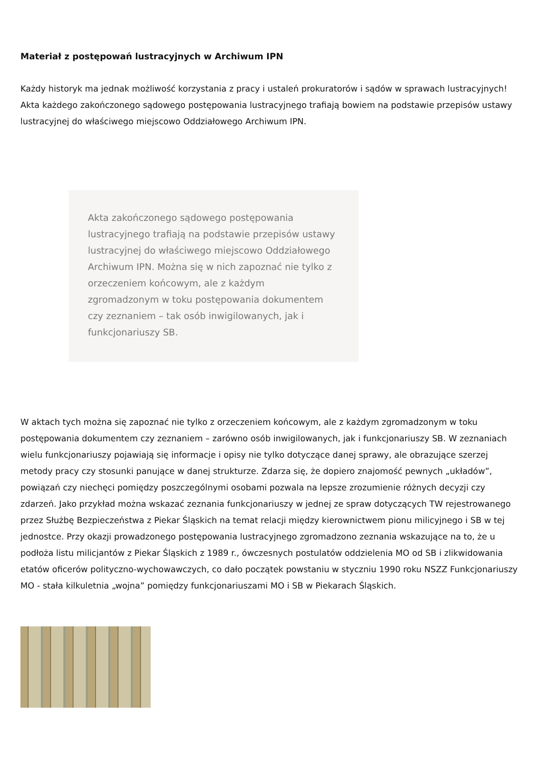Materiał z postępowań lustracyjnych w Archiwum IPN
Każdy historyk ma jednak możliwość korzystania z pracy i ustaleń prokuratorów i sądów w sprawach lustracyjnych! Akta każdego zakończonego sądowego postępowania lustracyjnego trafiają bowiem na podstawie przepisów ustawy lustracyjnej do właściwego miejscowo Oddziałowego Archiwum IPN.
Akta zakończonego sądowego postępowania lustracyjnego trafiają na podstawie przepisów ustawy lustracyjnej do właściwego miejscowo Oddziałowego Archiwum IPN. Można się w nich zapoznać nie tylko z orzeczeniem końcowym, ale z każdym zgromadzonym w toku postępowania dokumentem czy zeznaniem – tak osób inwigilowanych, jak i funkcjonariuszy SB.
W aktach tych można się zapoznać nie tylko z orzeczeniem końcowym, ale z każdym zgromadzonym w toku postępowania dokumentem czy zeznaniem – zarówno osób inwigilowanych, jak i funkcjonariuszy SB. W zeznaniach wielu funkcjonariuszy pojawiają się informacje i opisy nie tylko dotyczące danej sprawy, ale obrazujące szerzej metody pracy czy stosunki panujące w danej strukturze. Zdarza się, że dopiero znajomość pewnych „układów”, powiązań czy niechęci pomiędzy poszczególnymi osobami pozwala na lepsze zrozumienie różnych decyzji czy zdarzeń. Jako przykład można wskazać zeznania funkcjonariuszy w jednej ze spraw dotyczących TW rejestrowanego przez Służbę Bezpieczeństwa z Piekar Śląskich na temat relacji między kierownictwem pionu milicyjnego i SB w tej jednostce. Przy okazji prowadzonego postępowania lustracyjnego zgromadzono zeznania wskazujące na to, że u podłoża listu milicjantów z Piekar Śląskich z 1989 r., ówczesnych postulatów oddzielenia MO od SB i zlikwidowania etatów oficerów polityczno-wychowawczych, co dało początek powstaniu w styczniu 1990 roku NSZZ Funkcjonariuszy MO - stała kilkuletnia „wojna” pomiędzy funkcjonariuszami MO i SB w Piekarach Śląskich.